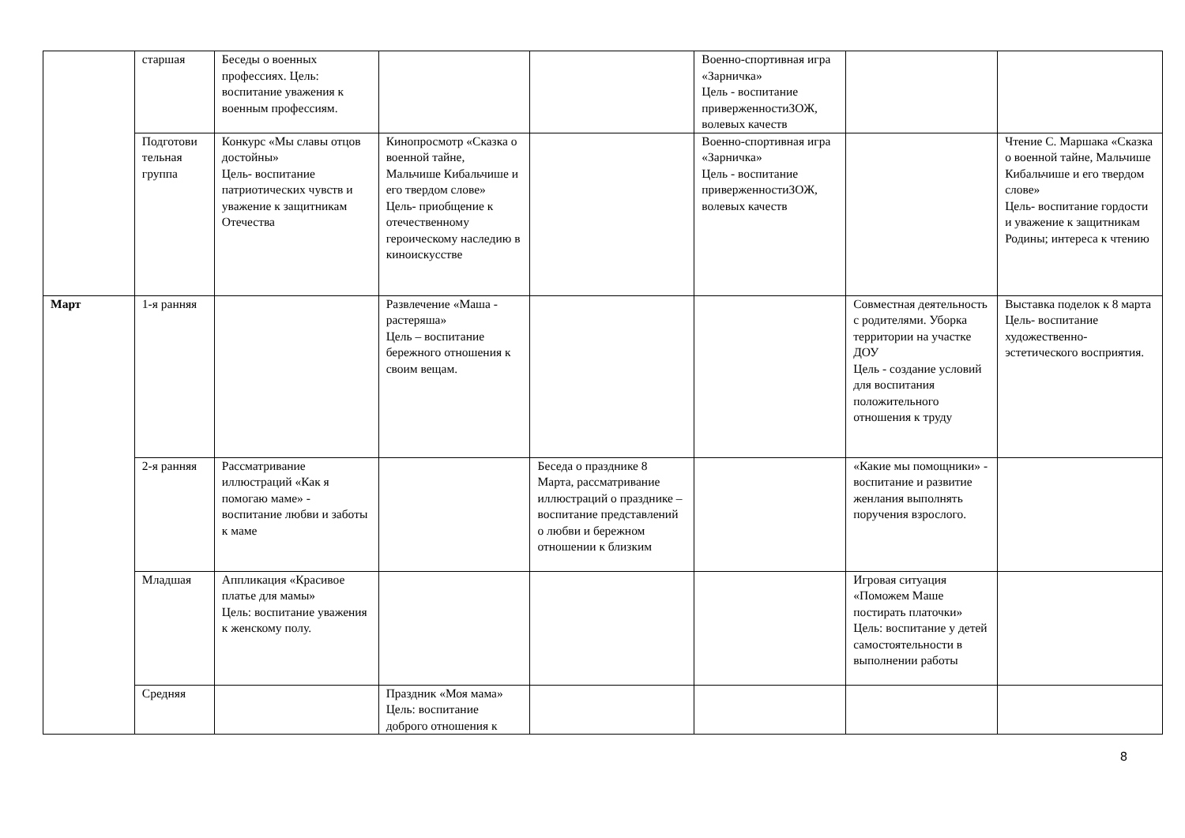| | старшая | Беседы о военных профессиях. Цель: воспитание уважения к военным профессиям. | | | Военно-спортивная игра «Зарничка» Цель - воспитание приверженностиЗОЖ, волевых качеств | | |
| | Подготови тельная группа | Конкурс «Мы славы отцов достойны» Цель- воспитание патриотических чувств и уважение к защитникам Отечества | Кинопросмотр «Сказка о военной тайне, Мальчише Кибальчише и его твердом слове» Цель- приобщение к отечественному героическому наследию в киноискусстве | | Военно-спортивная игра «Зарничка» Цель - воспитание приверженностиЗОЖ, волевых качеств | | Чтение С. Маршака «Сказка о военной тайне, Мальчише Кибальчише и его твердом слове» Цель- воспитание гордости и уважение к защитникам Родины; интереса к чтению |
| Март | 1-я ранняя | | Развлечение «Маша - растеряша» Цель – воспитание бережного отношения к своим вещам. | | | Совместная деятельность с родителями. Уборка территории на участке ДОУ Цель - создание условий для воспитания положительного отношения к труду | Выставка поделок к 8 марта Цель- воспитание художественно-эстетического восприятия. |
| | 2-я ранняя | Рассматривание иллюстраций «Как я помогаю маме» - воспитание любви и заботы к маме | | Беседа о празднике 8 Марта, рассматривание иллюстраций о празднике – воспитание представлений о любви и бережном отношении к близким | | «Какие мы помощники» - воспитание и развитие женлания выполнять поручения взрослого. | |
| | Младшая | Аппликация «Красивое платье для мамы» Цель: воспитание уважения к женскому полу. | | | | Игровая ситуация «Поможем Маше постирать платочки» Цель: воспитание у детей самостоятельности в выполнении работы | |
| | Средняя | | Праздник «Моя мама» Цель: воспитание доброго отношения к | | | | |
8